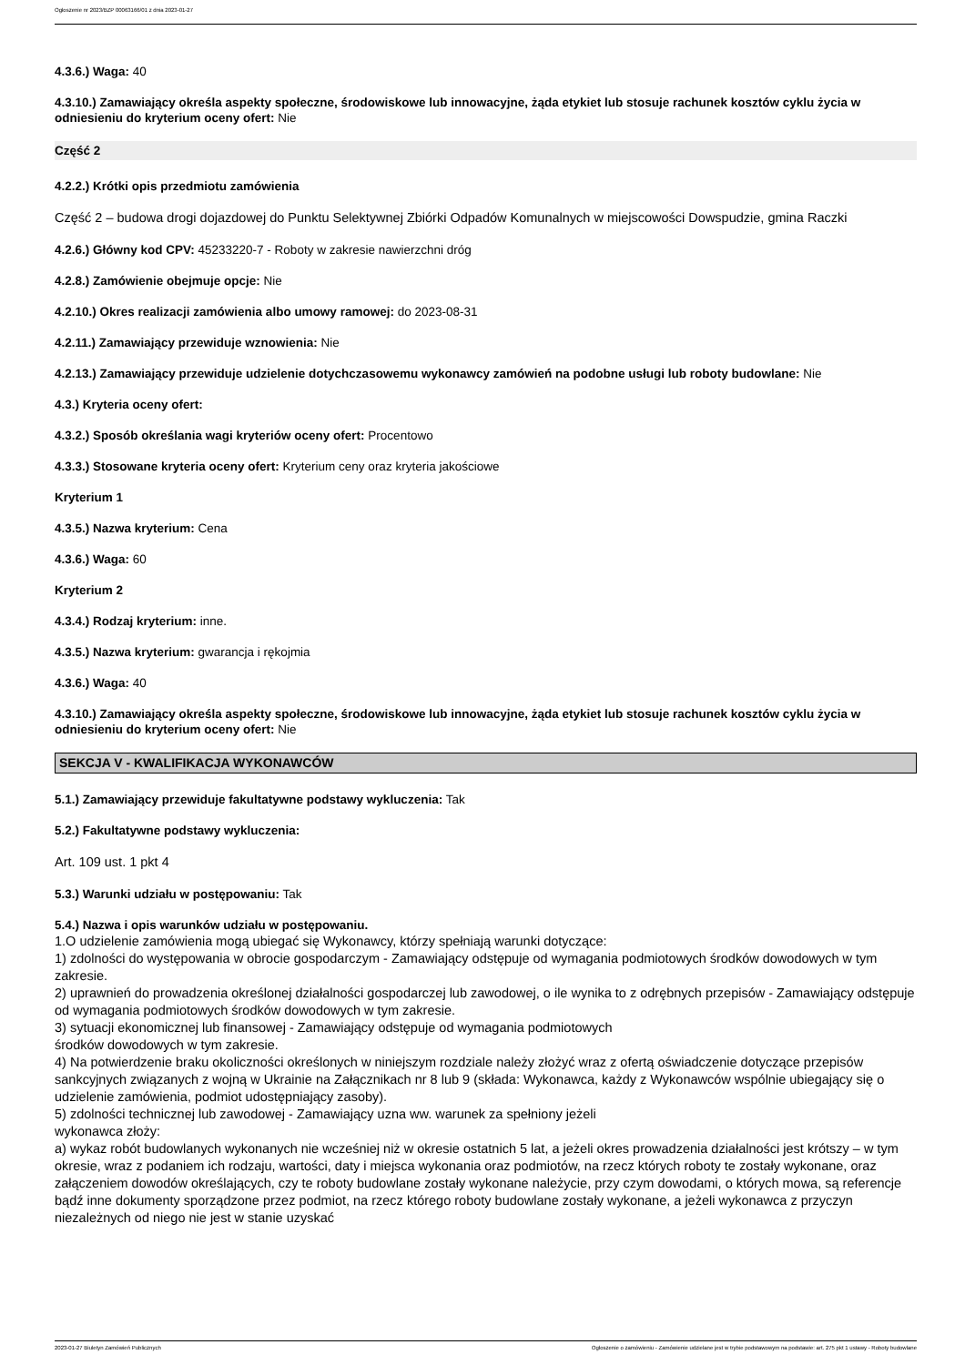Ogłoszenie nr 2023/BZP 00063166/01 z dnia 2023-01-27
4.3.6.) Waga: 40
4.3.10.) Zamawiający określa aspekty społeczne, środowiskowe lub innowacyjne, żąda etykiet lub stosuje rachunek kosztów cyklu życia w odniesieniu do kryterium oceny ofert: Nie
Część 2
4.2.2.) Krótki opis przedmiotu zamówienia
Część 2 – budowa drogi dojazdowej do Punktu Selektywnej Zbiórki Odpadów Komunalnych w miejscowości Dowspudzie, gmina Raczki
4.2.6.) Główny kod CPV: 45233220-7 - Roboty w zakresie nawierzchni dróg
4.2.8.) Zamówienie obejmuje opcje: Nie
4.2.10.) Okres realizacji zamówienia albo umowy ramowej: do 2023-08-31
4.2.11.) Zamawiający przewiduje wznowienia: Nie
4.2.13.) Zamawiający przewiduje udzielenie dotychczasowemu wykonawcy zamówień na podobne usługi lub roboty budowlane: Nie
4.3.) Kryteria oceny ofert:
4.3.2.) Sposób określania wagi kryteriów oceny ofert: Procentowo
4.3.3.) Stosowane kryteria oceny ofert: Kryterium ceny oraz kryteria jakościowe
Kryterium 1
4.3.5.) Nazwa kryterium: Cena
4.3.6.) Waga: 60
Kryterium 2
4.3.4.) Rodzaj kryterium: inne.
4.3.5.) Nazwa kryterium: gwarancja i rękojmia
4.3.6.) Waga: 40
4.3.10.) Zamawiający określa aspekty społeczne, środowiskowe lub innowacyjne, żąda etykiet lub stosuje rachunek kosztów cyklu życia w odniesieniu do kryterium oceny ofert: Nie
SEKCJA V - KWALIFIKACJA WYKONAWCÓW
5.1.) Zamawiający przewiduje fakultatywne podstawy wykluczenia: Tak
5.2.) Fakultatywne podstawy wykluczenia:
Art. 109 ust. 1 pkt 4
5.3.) Warunki udziału w postępowaniu: Tak
5.4.) Nazwa i opis warunków udziału w postępowaniu.
1.O udzielenie zamówienia mogą ubiegać się Wykonawcy, którzy spełniają warunki dotyczące:
1) zdolności do występowania w obrocie gospodarczym - Zamawiający odstępuje od wymagania podmiotowych środków dowodowych w tym zakresie.
2) uprawnień do prowadzenia określonej działalności gospodarczej lub zawodowej, o ile wynika to z odrębnych przepisów - Zamawiający odstępuje od wymagania podmiotowych środków dowodowych w tym zakresie.
3) sytuacji ekonomicznej lub finansowej - Zamawiający odstępuje od wymagania podmiotowych
środków dowodowych w tym zakresie.
4) Na potwierdzenie braku okoliczności określonych w niniejszym rozdziale należy złożyć wraz z ofertą oświadczenie dotyczące przepisów sankcyjnych związanych z wojną w Ukrainie na Załącznikach nr 8 lub 9 (składa: Wykonawca, każdy z Wykonawców wspólnie ubiegający się o udzielenie zamówienia, podmiot udostępniający zasoby).
5) zdolności technicznej lub zawodowej - Zamawiający uzna ww. warunek za spełniony jeżeli
wykonawca złoży:
a) wykaz robót budowlanych wykonanych nie wcześniej niż w okresie ostatnich 5 lat, a jeżeli okres prowadzenia działalności jest krótszy – w tym okresie, wraz z podaniem ich rodzaju, wartości, daty i miejsca wykonania oraz podmiotów, na rzecz których roboty te zostały wykonane, oraz załączeniem dowodów określających, czy te roboty budowlane zostały wykonane należycie, przy czym dowodami, o których mowa, są referencje bądź inne dokumenty sporządzone przez podmiot, na rzecz którego roboty budowlane zostały wykonane, a jeżeli wykonawca z przyczyn niezależnych od niego nie jest w stanie uzyskać
2023-01-27 Biuletyn Zamówień Publicznych Ogłoszenie o zamówieniu - Zamówienie udzielane jest w trybie podstawowym na podstawie: art. 275 pkt 1 ustawy - Roboty budowlane